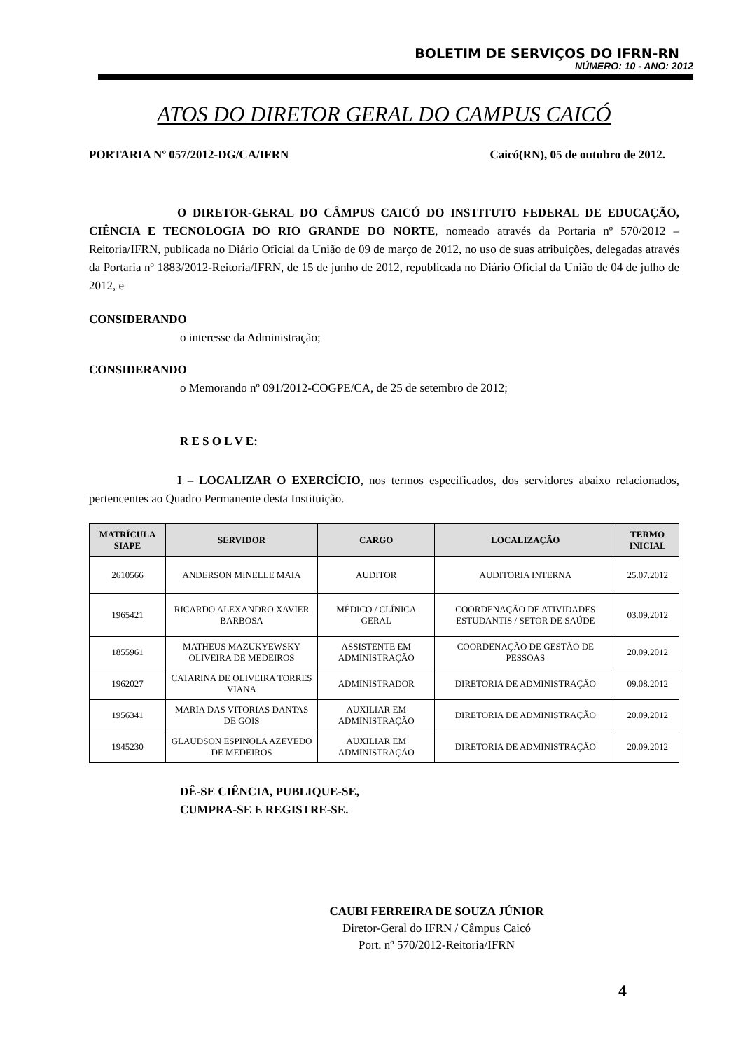BOLETIM DE SERVIÇOS DO IFRN-RN
NÚMERO: 10 - ANO: 2012
ATOS DO DIRETOR GERAL DO CAMPUS CAICÓ
PORTARIA Nº 057/2012-DG/CA/IFRN Caicó(RN), 05 de outubro de 2012.
O DIRETOR-GERAL DO CÂMPUS CAICÓ DO INSTITUTO FEDERAL DE EDUCAÇÃO, CIÊNCIA E TECNOLOGIA DO RIO GRANDE DO NORTE, nomeado através da Portaria nº 570/2012 – Reitoria/IFRN, publicada no Diário Oficial da União de 09 de março de 2012, no uso de suas atribuições, delegadas através da Portaria nº 1883/2012-Reitoria/IFRN, de 15 de junho de 2012, republicada no Diário Oficial da União de 04 de julho de 2012, e
CONSIDERANDO
o interesse da Administração;
CONSIDERANDO
o Memorando nº 091/2012-COGPE/CA, de 25 de setembro de 2012;
R E S O L V E:
I – LOCALIZAR O EXERCÍCIO, nos termos especificados, dos servidores abaixo relacionados, pertencentes ao Quadro Permanente desta Instituição.
| MATRÍCULA SIAPE | SERVIDOR | CARGO | LOCALIZAÇÃO | TERMO INICIAL |
| --- | --- | --- | --- | --- |
| 2610566 | ANDERSON MINELLE MAIA | AUDITOR | AUDITORIA INTERNA | 25.07.2012 |
| 1965421 | RICARDO ALEXANDRO XAVIER BARBOSA | MÉDICO / CLÍNICA GERAL | COORDENAÇÃO DE ATIVIDADES ESTUDANTIS / SETOR DE SAÚDE | 03.09.2012 |
| 1855961 | MATHEUS MAZUKYEWSKY OLIVEIRA DE MEDEIROS | ASSISTENTE EM ADMINISTRAÇÃO | COORDENAÇÃO DE GESTÃO DE PESSOAS | 20.09.2012 |
| 1962027 | CATARINA DE OLIVEIRA TORRES VIANA | ADMINISTRADOR | DIRETORIA DE ADMINISTRAÇÃO | 09.08.2012 |
| 1956341 | MARIA DAS VITORIAS DANTAS DE GOIS | AUXILIAR EM ADMINISTRAÇÃO | DIRETORIA DE ADMINISTRAÇÃO | 20.09.2012 |
| 1945230 | GLAUDSON ESPINOLA AZEVEDO DE MEDEIROS | AUXILIAR EM ADMINISTRAÇÃO | DIRETORIA DE ADMINISTRAÇÃO | 20.09.2012 |
DÊ-SE CIÊNCIA, PUBLIQUE-SE,
CUMPRA-SE E REGISTRE-SE.
CAUBI FERREIRA DE SOUZA JÚNIOR
Diretor-Geral do IFRN / Câmpus Caicó
Port. nº 570/2012-Reitoria/IFRN
4